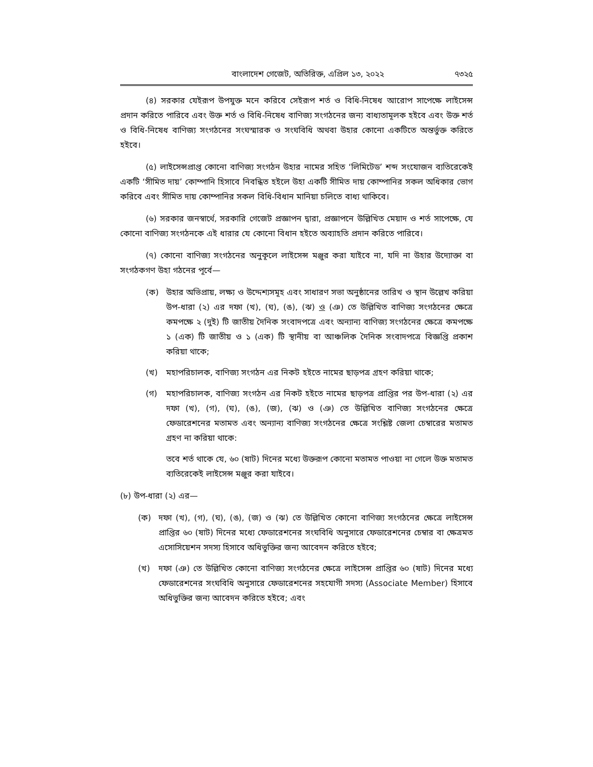বাংলাদেশ গেজেট, অতিরিক্ত, এপ্রিল ১৩, ২০২২ ৭৩২৫
(৪) সরকার যেইরূপ উপযুক্ত মনে করিবে সেইরূপ শর্ত ও বিধি-নিষেধ আরোপ সাপেক্ষে লাইসেন্স প্রদান করিতে পারিবে এবং উক্ত শর্ত ও বিধি-নিষেধ বাণিজ্য সংগঠনের জন্য বাধ্যতামূলক হইবে এবং উক্ত শর্ত ও বিধি-নিষেধ বাণিজ্য সংগঠনের সংঘস্মারক ও সংঘবিধি অথবা উহার কোনো একটিতে অন্তর্ভুক্ত করিতে হইবে।
(৫) লাইসেন্সপ্রাপ্ত কোনো বাণিজ্য সংগঠন উহার নামের সহিত ‘লিমিটেড’ শব্দ সংযোজন ব্যতিরেকেই একটি ‘সীমিত দায়’ কোম্পানি হিসাবে নিবন্ধিত হইলে উহা একটি সীমিত দায় কোম্পানির সকল অধিকার ভোগ করিবে এবং সীমিত দায় কোম্পানির সকল বিধি-বিধান মানিয়া চলিতে বাধ্য থাকিবে।
(৬) সরকার জনস্বার্থে, সরকারি গেজেট প্রজ্ঞাপন দ্বারা, প্রজ্ঞাপনে উল্লিখিত মেয়াদ ও শর্ত সাপেক্ষে, যে কোনো বাণিজ্য সংগঠনকে এই ধারার যে কোনো বিধান হইতে অব্যাহতি প্রদান করিতে পারিবে।
(৭) কোনো বাণিজ্য সংগঠনের অনুকূলে লাইসেন্স মঞ্জুর করা যাইবে না, যদি না উহার উদ্যোক্তা বা সংগঠকগণ উহা গঠনের পূর্বে—
(ক) উহার অভিপ্রায়, লক্ষ্য ও উদ্দেশ্যসমূহ এবং সাধারণ সভা অনুষ্ঠানের তারিখ ও স্থান উল্লেখ করিয়া উপ-ধারা (২) এর দফা (খ), (ঘ), (ঙ), (ঝ) ও (ঞ) তে উল্লিখিত বাণিজ্য সংগঠনের ক্ষেত্রে কমপক্ষে ২ (দুই) টি জাতীয় দৈনিক সংবাদপত্রে এবং অন্যান্য বাণিজ্য সংগঠনের ক্ষেত্রে কমপক্ষে ১ (এক) টি জাতীয় ও ১ (এক) টি স্থানীয় বা আঞ্চলিক দৈনিক সংবাদপত্রে বিজ্ঞপ্তি প্রকাশ করিয়া থাকে;
(খ) মহাপরিচালক, বাণিজ্য সংগঠন এর নিকট হইতে নামের ছাড়পত্র গ্রহণ করিয়া থাকে;
(গ) মহাপরিচালক, বাণিজ্য সংগঠন এর নিকট হইতে নামের ছাড়পত্র প্রাপ্তির পর উপ-ধারা (২) এর দফা (খ), (গ), (ঘ), (ঙ), (জ), (ঝ) ও (ঞ) তে উল্লিখিত বাণিজ্য সংগঠনের ক্ষেত্রে ফেডারেশনের মতামত এবং অন্যান্য বাণিজ্য সংগঠনের ক্ষেত্রে সংশ্লিষ্ট জেলা চেম্বারের মতামত গ্রহণ না করিয়া থাকে:
তবে শর্ত থাকে যে, ৬০ (ষাট) দিনের মধ্যে উক্তরূপ কোনো মতামত পাওয়া না গেলে উক্ত মতামত ব্যতিরেকেই লাইসেন্স মঞ্জুর করা যাইবে।
(৮) উপ-ধারা (২) এর—
(ক) দফা (খ), (গ), (ঘ), (ঙ), (জ) ও (ঝ) তে উল্লিখিত কোনো বাণিজ্য সংগঠনের ক্ষেত্রে লাইসেন্স প্রাপ্তির ৬০ (ষাট) দিনের মধ্যে ফেডারেশনের সংঘবিধি অনুসারে ফেডারেশনের চেম্বার বা ক্ষেত্রমত এসোসিয়েশন সদস্য হিসাবে অধিভুক্তির জন্য আবেদন করিতে হইবে;
(খ) দফা (ঞ) তে উল্লিখিত কোনো বাণিজ্য সংগঠনের ক্ষেত্রে লাইসেন্স প্রাপ্তির ৬০ (ষাট) দিনের মধ্যে ফেডারেশনের সংঘবিধি অনুসারে ফেডারেশনের সহযোগী সদস্য (Associate Member) হিসাবে অধিভুক্তির জন্য আবেদন করিতে হইবে; এবং